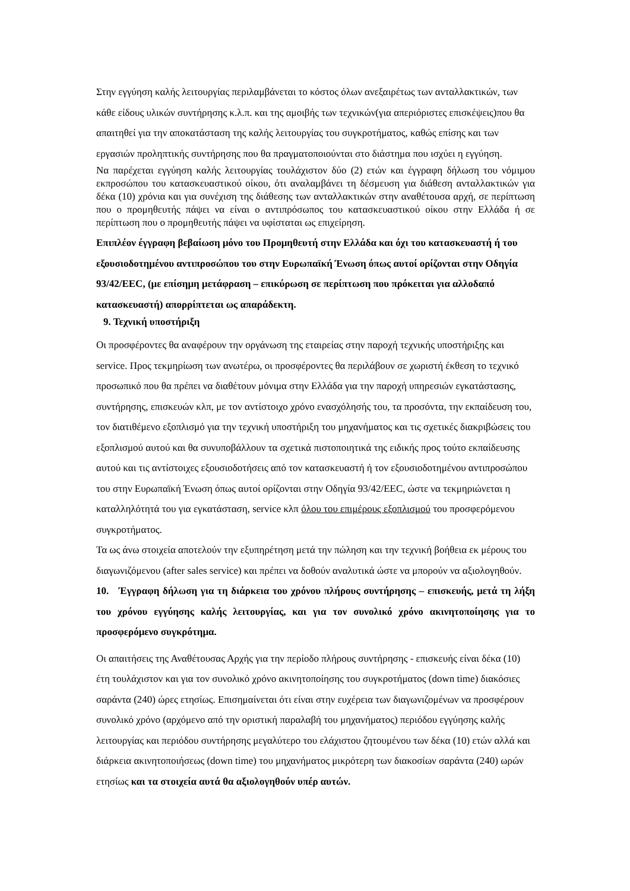Στην εγγύηση καλής λειτουργίας περιλαμβάνεται το κόστος όλων ανεξαιρέτως των ανταλλακτικών, των κάθε είδους υλικών συντήρησης κ.λ.π. και της αμοιβής των τεχνικών(για απεριόριστες επισκέψεις)που θα απαιτηθεί για την αποκατάσταση της καλής λειτουργίας του συγκροτήματος, καθώς επίσης και των εργασιών προληπτικής συντήρησης που θα πραγματοποιούνται στο διάστημα που ισχύει η εγγύηση.
Να παρέχεται εγγύηση καλής λειτουργίας τουλάχιστον δύο (2) ετών και έγγραφη δήλωση του νόμιμου εκπροσώπου του κατασκευαστικού οίκου, ότι αναλαμβάνει τη δέσμευση για διάθεση ανταλλακτικών για δέκα (10) χρόνια και για συνέχιση της διάθεσης των ανταλλακτικών στην αναθέτουσα αρχή, σε περίπτωση που ο προμηθευτής πάψει να είναι ο αντιπρόσωπος του κατασκευαστικού οίκου στην Ελλάδα ή σε περίπτωση που ο προμηθευτής πάψει να υφίσταται ως επιχείρηση.
Επιπλέον έγγραφη βεβαίωση μόνο του Προμηθευτή στην Ελλάδα και όχι του κατασκευαστή ή του εξουσιοδοτημένου αντιπροσώπου του στην Ευρωπαϊκή Ένωση όπως αυτοί ορίζονται στην Οδηγία 93/42/EEC, (με επίσημη μετάφραση – επικύρωση σε περίπτωση που πρόκειται για αλλοδαπό κατασκευαστή) απορρίπτεται ως απαράδεκτη.
9. Τεχνική υποστήριξη
Οι προσφέροντες θα αναφέρουν την οργάνωση της εταιρείας στην παροχή τεχνικής υποστήριξης και service. Προς τεκμηρίωση των ανωτέρω, οι προσφέροντες θα περιλάβουν σε χωριστή έκθεση το τεχνικό προσωπικό που θα πρέπει να διαθέτουν μόνιμα στην Ελλάδα για την παροχή υπηρεσιών εγκατάστασης, συντήρησης, επισκευών κλπ, με τον αντίστοιχο χρόνο ενασχόλησής του, τα προσόντα, την εκπαίδευση του, τον διατιθέμενο εξοπλισμό για την τεχνική υποστήριξη του μηχανήματος και τις σχετικές διακριβώσεις του εξοπλισμού αυτού και θα συνυποβάλλουν τα σχετικά πιστοποιητικά της ειδικής προς τούτο εκπαίδευσης αυτού και τις αντίστοιχες εξουσιοδοτήσεις από τον κατασκευαστή ή τον εξουσιοδοτημένου αντιπροσώπου του στην Ευρωπαϊκή Ένωση όπως αυτοί ορίζονται στην Οδηγία 93/42/EEC, ώστε να τεκμηριώνεται η καταλληλότητά του για εγκατάσταση, service κλπ όλου του επιμέρους εξοπλισμού του προσφερόμενου συγκροτήματος.
Τα ως άνω στοιχεία αποτελούν την εξυπηρέτηση μετά την πώληση και την τεχνική βοήθεια εκ μέρους του διαγωνιζόμενου (after sales service) και πρέπει να δοθούν αναλυτικά ώστε να μπορούν να αξιολογηθούν.
10. Έγγραφη δήλωση για τη διάρκεια του χρόνου πλήρους συντήρησης – επισκευής, μετά τη λήξη του χρόνου εγγύησης καλής λειτουργίας, και για τον συνολικό χρόνο ακινητοποίησης για το προσφερόμενο συγκρότημα.
Οι απαιτήσεις της Αναθέτουσας Αρχής για την περίοδο πλήρους συντήρησης - επισκευής είναι δέκα (10) έτη τουλάχιστον και για τον συνολικό χρόνο ακινητοποίησης του συγκροτήματος (down time) διακόσιες σαράντα (240) ώρες ετησίως. Επισημαίνεται ότι είναι στην ευχέρεια των διαγωνιζομένων να προσφέρουν συνολικό χρόνο (αρχόμενο από την οριστική παραλαβή του μηχανήματος) περιόδου εγγύησης καλής λειτουργίας και περιόδου συντήρησης μεγαλύτερο του ελάχιστου ζητουμένου των δέκα (10) ετών αλλά και διάρκεια ακινητοποιήσεως (down time) του μηχανήματος μικρότερη των διακοσίων σαράντα (240) ωρών ετησίως και τα στοιχεία αυτά θα αξιολογηθούν υπέρ αυτών.